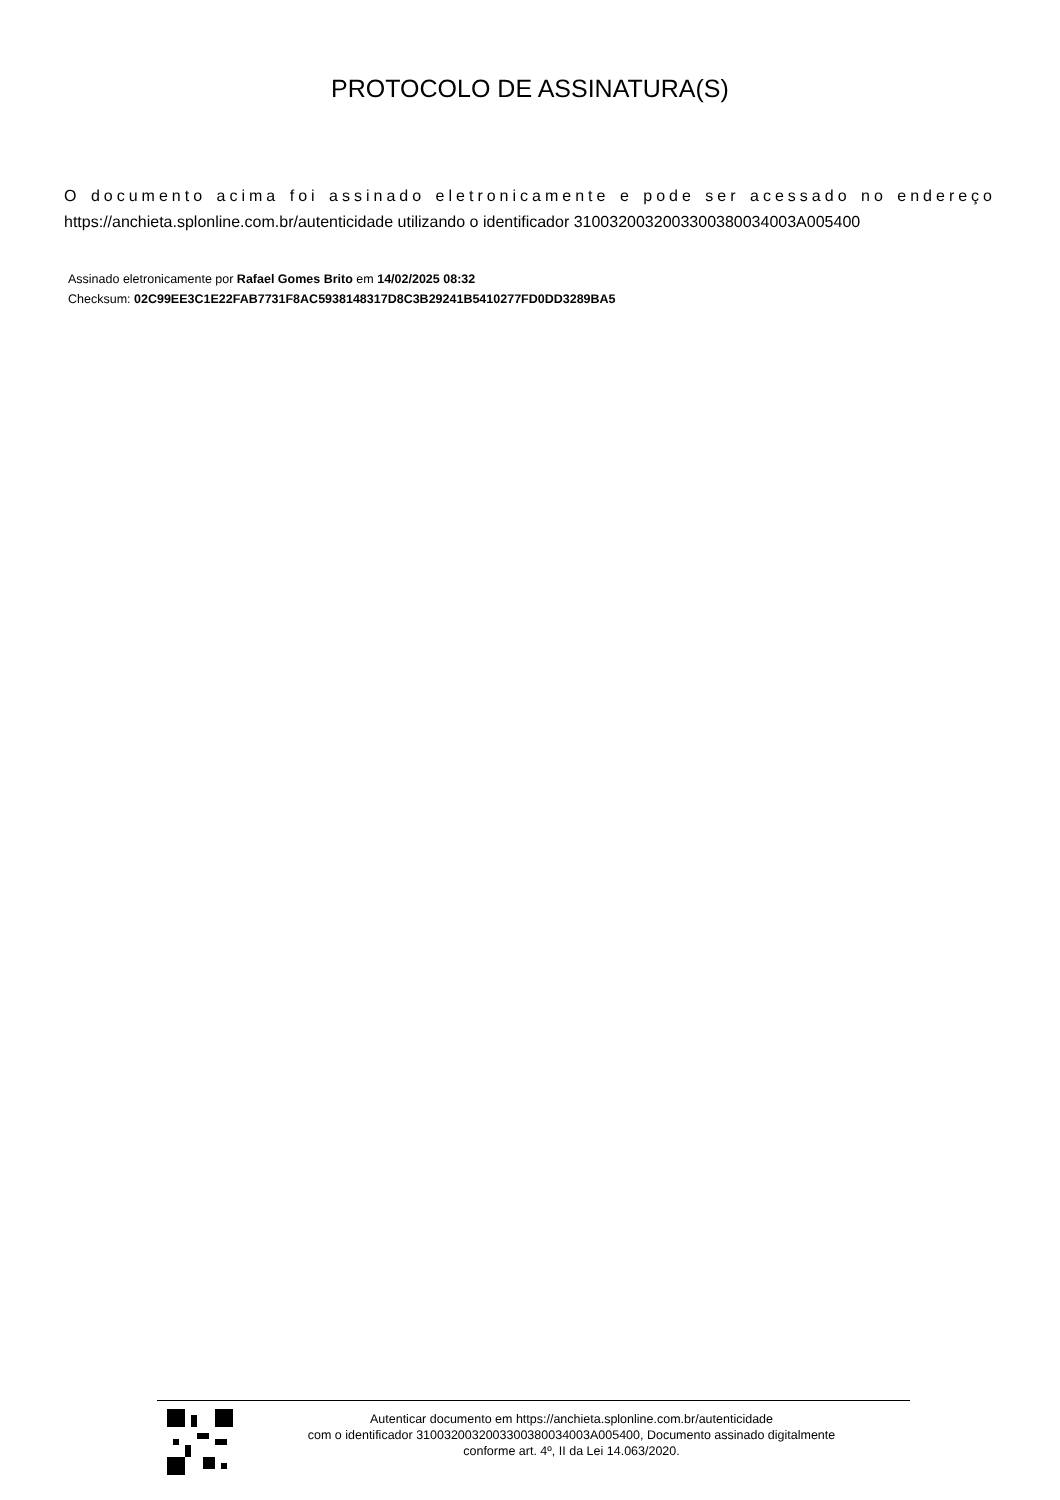PROTOCOLO DE ASSINATURA(S)
O documento acima foi assinado eletronicamente e pode ser acessado no endereço https://anchieta.splonline.com.br/autenticidade utilizando o identificador 310032003200330038003400​3A005400
Assinado eletronicamente por Rafael Gomes Brito em 14/02/2025 08:32
Checksum: 02C99EE3C1E22FAB7731F8AC5938148317D8C3B29241B5410277FD0DD3289BA5
Autenticar documento em https://anchieta.splonline.com.br/autenticidade
com o identificador 3100320032003300380034003A005400, Documento assinado digitalmente
conforme art. 4º, II da Lei 14.063/2020.